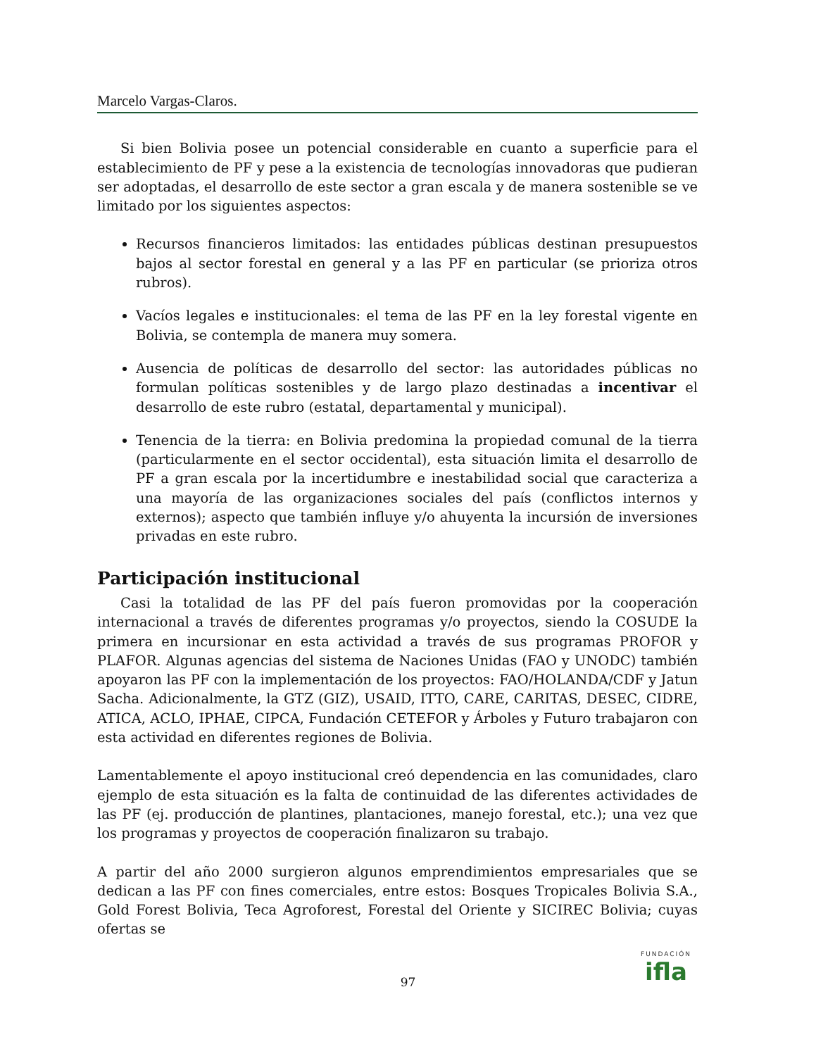Marcelo Vargas-Claros.
Si bien Bolivia posee un potencial considerable en cuanto a superficie para el establecimiento de PF y pese a la existencia de tecnologías innovadoras que pudieran ser adoptadas, el desarrollo de este sector a gran escala y de manera sostenible se ve limitado por los siguientes aspectos:
Recursos financieros limitados: las entidades públicas destinan presupuestos bajos al sector forestal en general y a las PF en particular (se prioriza otros rubros).
Vacíos legales e institucionales: el tema de las PF en la ley forestal vigente en Bolivia, se contempla de manera muy somera.
Ausencia de políticas de desarrollo del sector: las autoridades públicas no formulan políticas sostenibles y de largo plazo destinadas a incentivar el desarrollo de este rubro (estatal, departamental y municipal).
Tenencia de la tierra: en Bolivia predomina la propiedad comunal de la tierra (particularmente en el sector occidental), esta situación limita el desarrollo de PF a gran escala por la incertidumbre e inestabilidad social que caracteriza a una mayoría de las organizaciones sociales del país (conflictos internos y externos); aspecto que también influye y/o ahuyenta la incursión de inversiones privadas en este rubro.
Participación institucional
Casi la totalidad de las PF del país fueron promovidas por la cooperación internacional a través de diferentes programas y/o proyectos, siendo la COSUDE la primera en incursionar en esta actividad a través de sus programas PROFOR y PLAFOR. Algunas agencias del sistema de Naciones Unidas (FAO y UNODC) también apoyaron las PF con la implementación de los proyectos: FAO/HOLANDA/CDF y Jatun Sacha. Adicionalmente, la GTZ (GIZ), USAID, ITTO, CARE, CARITAS, DESEC, CIDRE, ATICA, ACLO, IPHAE, CIPCA, Fundación CETEFOR y Árboles y Futuro trabajaron con esta actividad en diferentes regiones de Bolivia.
Lamentablemente el apoyo institucional creó dependencia en las comunidades, claro ejemplo de esta situación es la falta de continuidad de las diferentes actividades de las PF (ej. producción de plantines, plantaciones, manejo forestal, etc.); una vez que los programas y proyectos de cooperación finalizaron su trabajo.
A partir del año 2000 surgieron algunos emprendimientos empresariales que se dedican a las PF con fines comerciales, entre estos: Bosques Tropicales Bolivia S.A., Gold Forest Bolivia, Teca Agroforest, Forestal del Oriente y SICIREC Bolivia; cuyas ofertas se
97
FUNDACIÓN
ifla